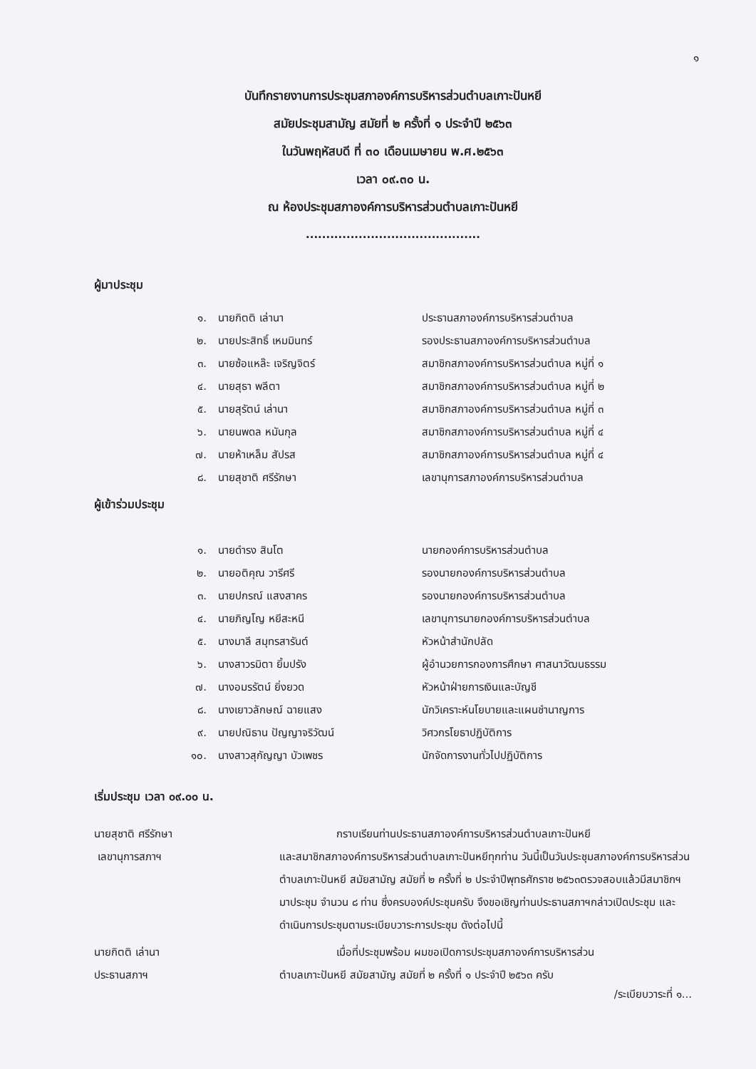๑
บันทึกรายงานการประชุมสภาองค์การบริหารส่วนตำบลเกาะปันหยี
สมัยประชุมสามัญ สมัยที่ ๒ ครั้งที่ ๑ ประจำปี ๒๕๖๓
ในวันพฤหัสบดี ที่ ๓๐ เดือนเมษายน พ.ศ.๒๕๖๓
เวลา ๐๙.๓๐ น.
ณ ห้องประชุมสภาองค์การบริหารส่วนตำบลเกาะปันหยี
...........................................
ผู้มาประชุม
| ๑. | นายกิตติ เล่านา | ประธานสภาองค์การบริหารส่วนตำบล |
| ๒. | นายประสิทธิ์ เหมมินทร์ | รองประธานสภาองค์การบริหารส่วนตำบล |
| ๓. | นายซ้อแหล๊ะ เจริญจิตร์ | สมาชิกสภาองค์การบริหารส่วนตำบล หมู่ที่ ๑ |
| ๔. | นายสุธา พลีตา | สมาชิกสภาองค์การบริหารส่วนตำบล หมู่ที่ ๒ |
| ๕. | นายสุรัตน์ เล่านา | สมาชิกสภาองค์การบริหารส่วนตำบล หมู่ที่ ๓ |
| ๖. | นายนพดล หมันกุล | สมาชิกสภาองค์การบริหารส่วนตำบล หมู่ที่ ๔ |
| ๗. | นายห้าเหล็ม สัปรส | สมาชิกสภาองค์การบริหารส่วนตำบล หมู่ที่ ๔ |
| ๘. | นายสุชาติ ศรีรักษา | เลขานุการสภาองค์การบริหารส่วนตำบล |
ผู้เข้าร่วมประชุม
| ๑. | นายดำรง สินโต | นายกองค์การบริหารส่วนตำบล |
| ๒. | นายอติคุณ วารีศรี | รองนายกองค์การบริหารส่วนตำบล |
| ๓. | นายปกรณ์ แสงสาคร | รองนายกองค์การบริหารส่วนตำบล |
| ๔. | นายภิญโญ หยีสะหนี | เลขานุการนายกองค์การบริหารส่วนตำบล |
| ๕. | นางมาลี สมุทรสารันต์ | หัวหน้าสำนักปลัด |
| ๖. | นางสาวรมิตา ยิ้มปรัง | ผู้อำนวยการกองการศึกษา ศาสนาวัฒนธรรม |
| ๗. | นางอมรรัตน์ ยิ่งยวด | หัวหน้าฝ่ายการเงินและบัญชี |
| ๘. | นางเยาวลักษณ์ ฉายแสง | นักวิเคราะห์นโยบายและแผนชำนาญการ |
| ๙. | นายปณิธาน ปัญญาจริวัฒน์ | วิศวกรโยธาปฏิบัติการ |
| ๑๐. | นางสาวสุกัญญา บัวเพชร | นักจัดการงานทั่วไปปฏิบัติการ |
เริ่มประชุม เวลา ๐๙.๐๐ น.
นายสุชาติ ศรีรักษา
เลขานุการสภาฯ
กราบเรียนท่านประธานสภาองค์การบริหารส่วนตำบลเกาะปันหยี
และสมาชิกสภาองค์การบริหารส่วนตำบลเกาะปันหยีทุกท่าน วันนี้เป็นวันประชุมสภาองค์การบริหารส่วนตำบลเกาะปันหยี สมัยสามัญ สมัยที่ ๒ ครั้งที่ ๒ ประจำปีพุทธศักราช ๒๕๖๓ตรวจสอบแล้วมีสมาชิกฯ มาประชุม จำนวน ๘ ท่าน ซึ่งครบองค์ประชุมครับ จึงขอเชิญท่านประธานสภาฯกล่าวเปิดประชุม และดำเนินการประชุมตามระเบียบวาระการประชุม ดังต่อไปนี้
นายกิตติ เล่านา
ประธานสภาฯ
เมื่อที่ประชุมพร้อม ผมขอเปิดการประชุมสภาองค์การบริหารส่วน
ตำบลเกาะปันหยี สมัยสามัญ สมัยที่ ๒ ครั้งที่ ๑ ประจำปี ๒๕๖๓ ครับ
/ระเบียบวาระที่ ๑...